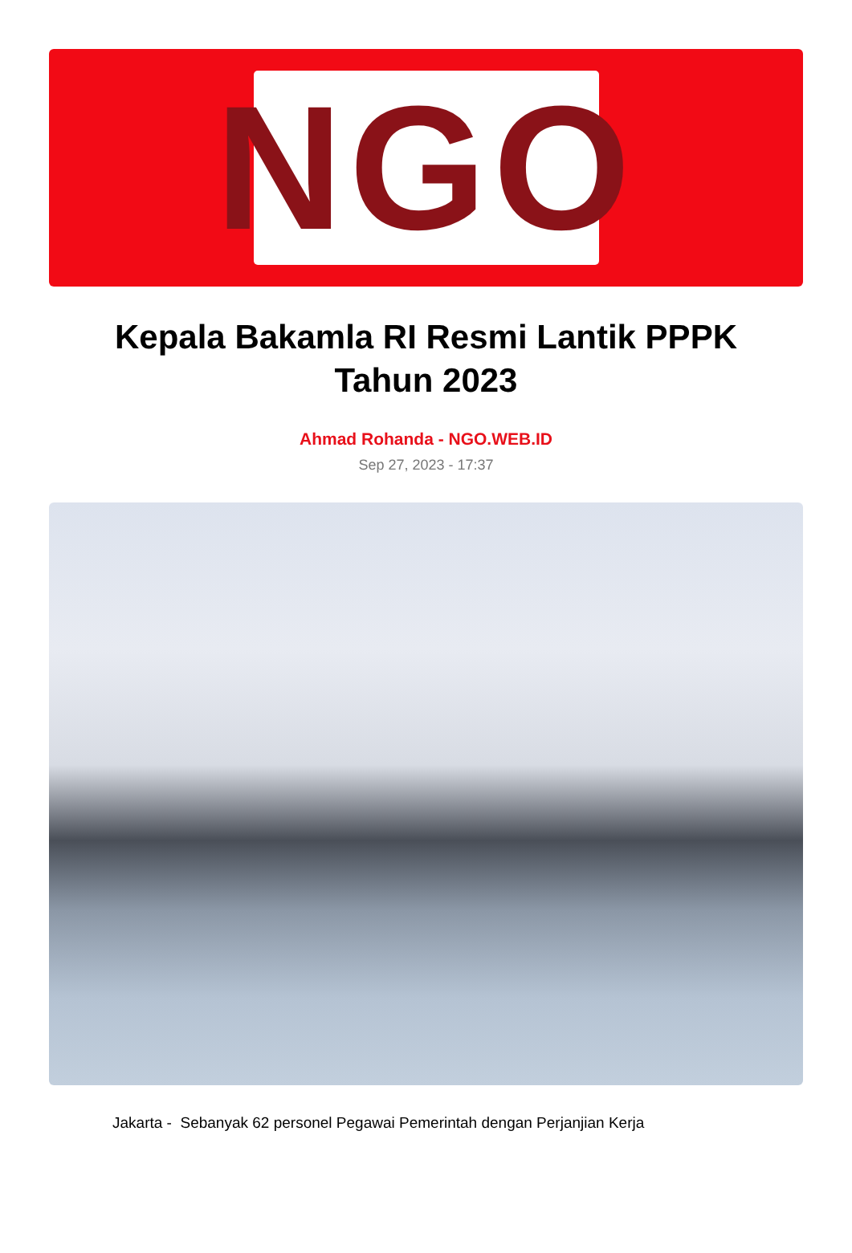NGO
Kepala Bakamla RI Resmi Lantik PPPK Tahun 2023
Ahmad Rohanda - NGO.WEB.ID
Sep 27, 2023 - 17:37
Jakarta - Sebanyak 62 personel Pegawai Pemerintah dengan Perjanjian Kerja